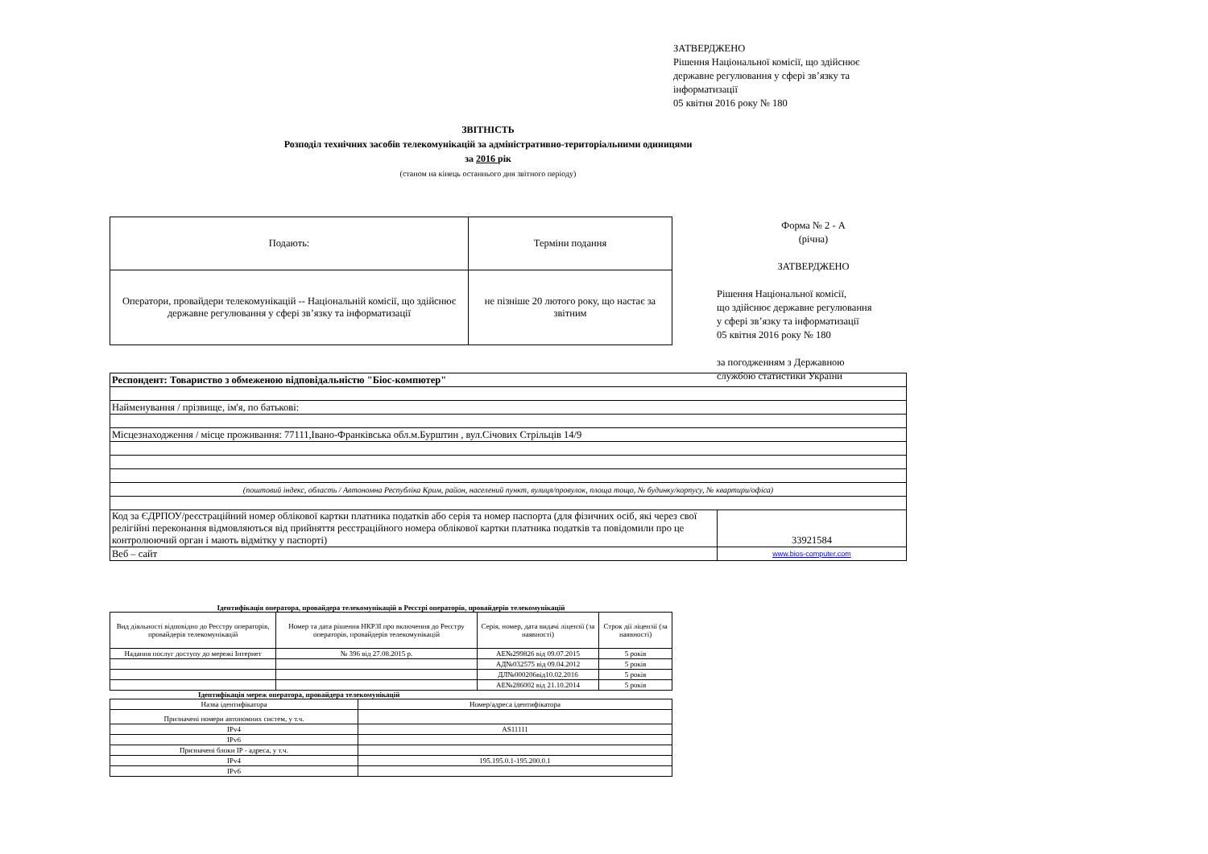ЗАТВЕРДЖЕНО
Рішення Національної комісії, що здійснює
державне регулювання у сфері зв’язку та
інформатизації
05 квітня 2016 року № 180
ЗВІТНІСТЬ
Розподіл технічних засобів телекомунікацій за адміністративно-територіальними одиницями
за 2016 рік
(станом на кінець останнього дня звітного періоду)
| Подають: | Терміни подання |
| Оператори, провайдери телекомунікацій -- Національній комісії, що здійснює державне регулювання у сфері зв’язку та інформатизації | не пізніше 20 лютого року, що настає за звітним |
Форма № 2 - А
(річна)
ЗАТВЕРДЖЕНО
Рішення Національної комісії,
що здійснює державне регулювання
у сфері зв’язку та інформатизації
05 квітня 2016 року № 180
за погодженням з Державною
службою статистики України
| Респондент: Товариство з обмеженою відповідальністю "Біос-компютер" | |
| Найменування / прізвище, ім'я, по батькові: | |
| Місцезнаходження / місце проживання: 77111,Івано-Франківська обл.м.Бурштин , вул.Січових Стрільців 14/9 | |
| (поштовий індекс, область / Автономна Республіка Крим, район, населений пункт, вулиця/провулок, площа тощо, № будинку/корпусу, № квартири/офіса) | |
| Код за ЄДРПОУ/реєстраційний номер облікової картки платника податків або серія та номер паспорта (для фізичних осіб, які через свої релігійні переконання відмовляються від прийняття реєстраційного номера облікової картки платника податків та повідомили про це контролюючий орган і мають відмітку у паспорті) | 33921584 |
| Веб – сайт | www.bios-computer.com |
Ідентифікація оператора, провайдера телекомунікацій в Реєстрі операторів, провайдерів телекомунікацій
| Вид діяльності відповідно до Реєстру операторів, провайдерів телекомунікацій | Номер та дата рішення НКРЗІ про включення до Реєстру операторів, провайдерів телекомунікацій | Серія, номер, дата видачі ліцензії (за наявності) | Строк дії ліцензії (за наявності) |
| --- | --- | --- | --- |
| Надання послуг доступу до мережі Інтернет | № 396 від 27.08.2015 р. | АЕ№299826 від 09.07.2015 | 5 років |
| | | АД№032575 від 09.04.2012 | 5 років |
| | | ДЛ№000206від10.02.2016 | 5 років |
| | | АЕ№286002 від 21.10.2014 | 5 років |
Ідентифікація мереж оператора, провайдера телекомунікацій
| Назва ідентифікатора | Номер/адреса ідентифікатора |
| Призначені номери автономних систем, у т.ч. | |
| IPv4 | AS11111 |
| IPv6 | |
| Призначені блоки IP - адреса, у т.ч. | |
| IPv4 | 195.195.0.1-195.200.0.1 |
| IPv6 | |